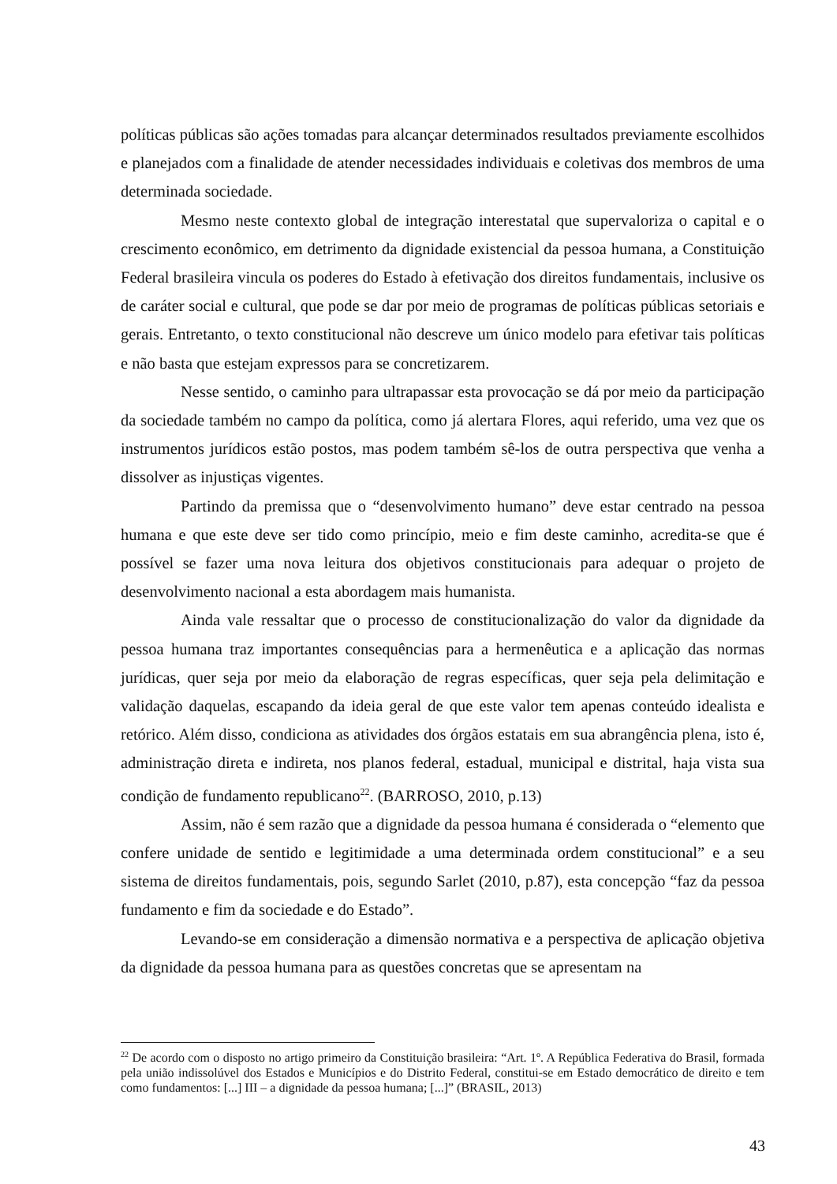políticas públicas são ações tomadas para alcançar determinados resultados previamente escolhidos e planejados com a finalidade de atender necessidades individuais e coletivas dos membros de uma determinada sociedade.
Mesmo neste contexto global de integração interestatal que supervaloriza o capital e o crescimento econômico, em detrimento da dignidade existencial da pessoa humana, a Constituição Federal brasileira vincula os poderes do Estado à efetivação dos direitos fundamentais, inclusive os de caráter social e cultural, que pode se dar por meio de programas de políticas públicas setoriais e gerais. Entretanto, o texto constitucional não descreve um único modelo para efetivar tais políticas e não basta que estejam expressos para se concretizarem.
Nesse sentido, o caminho para ultrapassar esta provocação se dá por meio da participação da sociedade também no campo da política, como já alertara Flores, aqui referido, uma vez que os instrumentos jurídicos estão postos, mas podem também sê-los de outra perspectiva que venha a dissolver as injustiças vigentes.
Partindo da premissa que o “desenvolvimento humano” deve estar centrado na pessoa humana e que este deve ser tido como princípio, meio e fim deste caminho, acredita-se que é possível se fazer uma nova leitura dos objetivos constitucionais para adequar o projeto de desenvolvimento nacional a esta abordagem mais humanista.
Ainda vale ressaltar que o processo de constitucionalização do valor da dignidade da pessoa humana traz importantes consequências para a hermenêutica e a aplicação das normas jurídicas, quer seja por meio da elaboração de regras específicas, quer seja pela delimitação e validação daquelas, escapando da ideia geral de que este valor tem apenas conteúdo idealista e retórico. Além disso, condiciona as atividades dos órgãos estatais em sua abrangência plena, isto é, administração direta e indireta, nos planos federal, estadual, municipal e distrital, haja vista sua condição de fundamento republicano<sup>22</sup>. (BARROSO, 2010, p.13)
Assim, não é sem razão que a dignidade da pessoa humana é considerada o “elemento que confere unidade de sentido e legitimidade a uma determinada ordem constitucional” e a seu sistema de direitos fundamentais, pois, segundo Sarlet (2010, p.87), esta concepção “faz da pessoa fundamento e fim da sociedade e do Estado”.
Levando-se em consideração a dimensão normativa e a perspectiva de aplicação objetiva da dignidade da pessoa humana para as questões concretas que se apresentam na
<sup>22</sup> De acordo com o disposto no artigo primeiro da Constituição brasileira: “Art. 1º. A República Federativa do Brasil, formada pela união indissolúvel dos Estados e Municípios e do Distrito Federal, constitui-se em Estado democrático de direito e tem como fundamentos: [...] III – a dignidade da pessoa humana; [...]” (BRASIL, 2013)
43